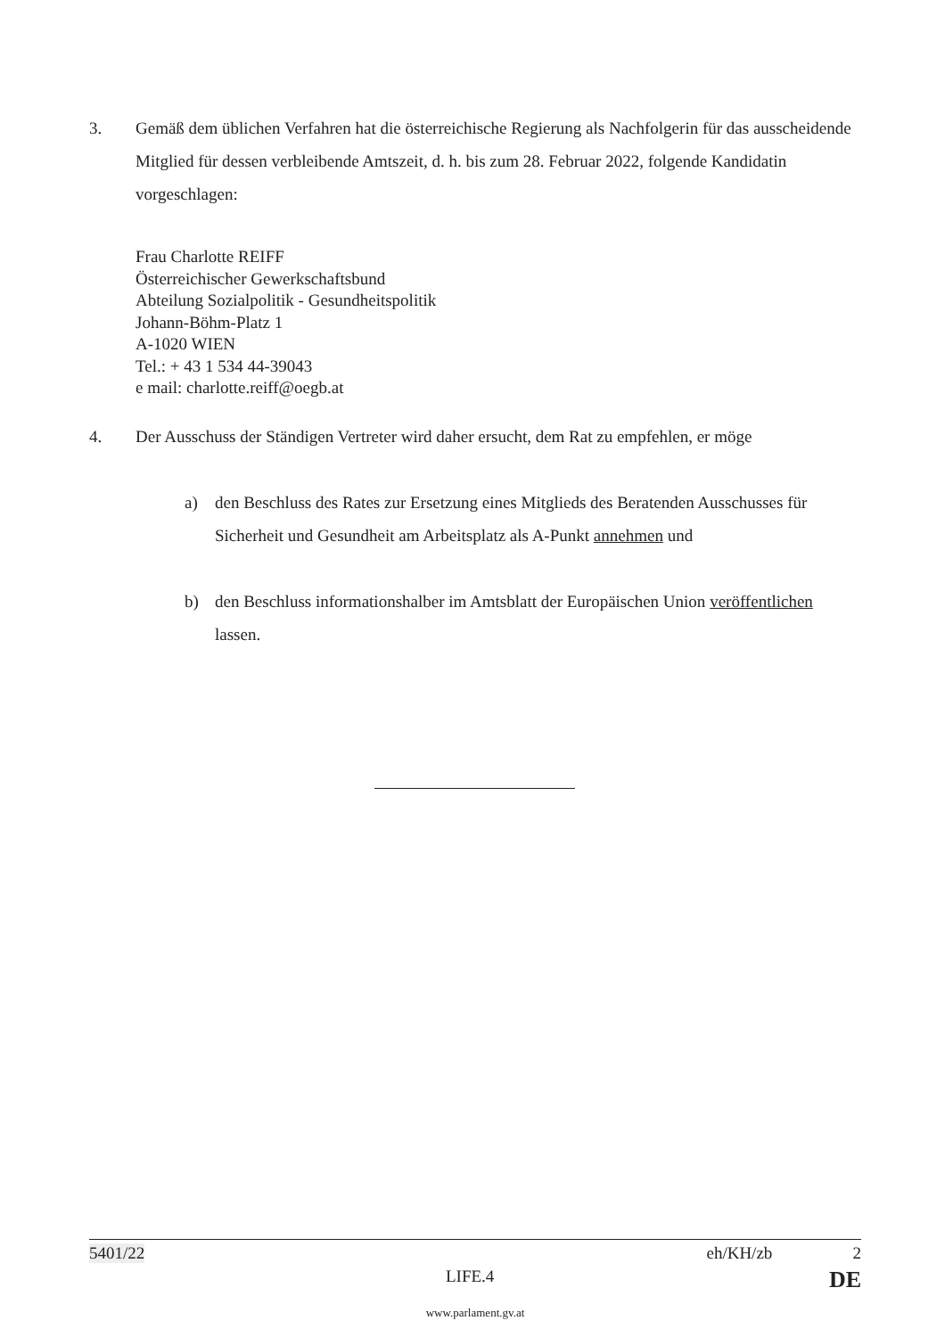3. Gemäß dem üblichen Verfahren hat die österreichische Regierung als Nachfolgerin für das ausscheidende Mitglied für dessen verbleibende Amtszeit, d. h. bis zum 28. Februar 2022, folgende Kandidatin vorgeschlagen:
Frau Charlotte REIFF
Österreichischer Gewerkschaftsbund
Abteilung Sozialpolitik - Gesundheitspolitik
Johann-Böhm-Platz 1
A-1020 WIEN
Tel.: + 43 1 534 44-39043
e mail: charlotte.reiff@oegb.at
4. Der Ausschuss der Ständigen Vertreter wird daher ersucht, dem Rat zu empfehlen, er möge
a) den Beschluss des Rates zur Ersetzung eines Mitglieds des Beratenden Ausschusses für Sicherheit und Gesundheit am Arbeitsplatz als A-Punkt annehmen und
b) den Beschluss informationshalber im Amtsblatt der Europäischen Union veröffentlichen lassen.
5401/22 eh/KH/zb 2
LIFE.4 DE
www.parlament.gv.at